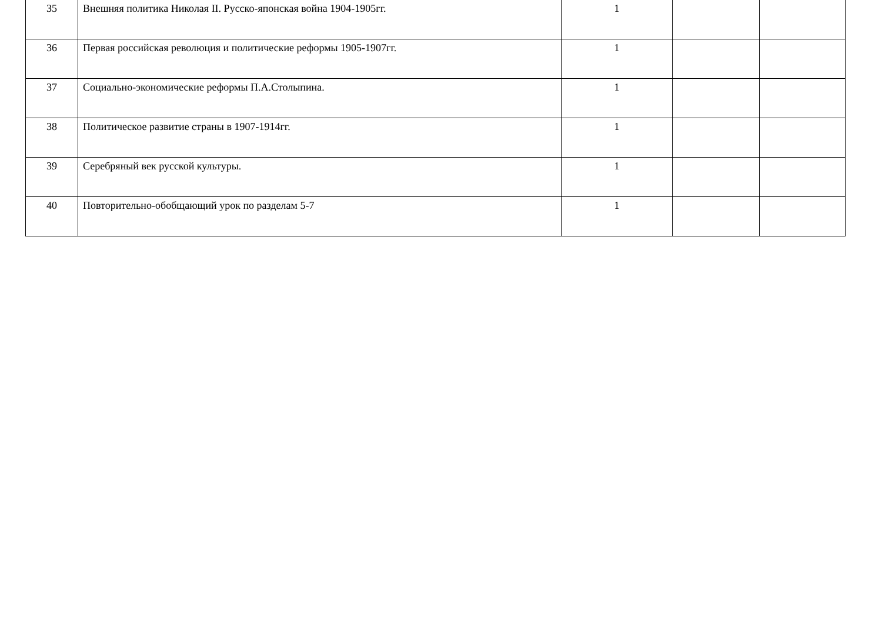| 35 | Внешняя политика Николая II. Русско-японская война 1904-1905гг. | 1 | | |
| 36 | Первая российская революция и политические реформы 1905-1907гг. | 1 | | |
| 37 | Социально-экономические реформы П.А.Столыпина. | 1 | | |
| 38 | Политическое развитие страны в 1907-1914гг. | 1 | | |
| 39 | Серебряный век русской культуры. | 1 | | |
| 40 | Повторительно-обобщающий урок по разделам 5-7 | 1 | | |